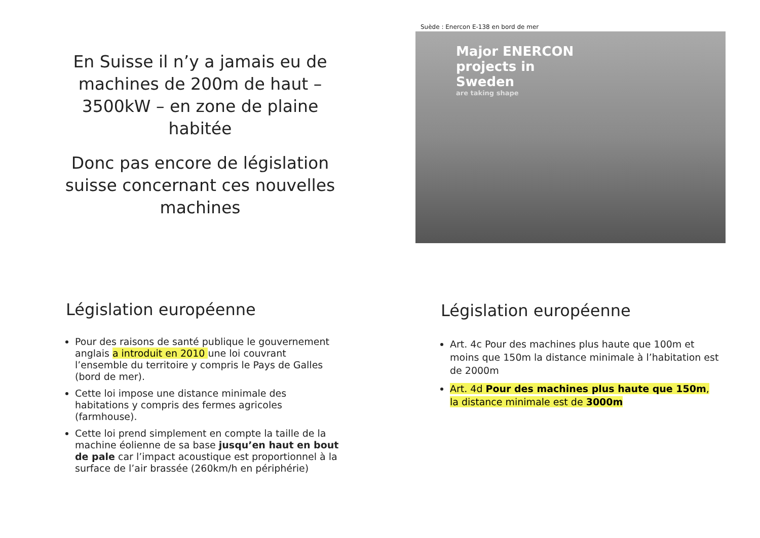En Suisse il n’y a jamais eu de machines de 200m de haut – 3500kW – en zone de plaine habitée
Donc pas encore de législation suisse concernant ces nouvelles machines
Suède : Enercon E-138 en bord de mer
Major ENERCON
projects in
Sweden
are taking shape
Législation européenne
Pour des raisons de santé publique le gouvernement anglais a introduit en 2010 une loi couvrant l’ensemble du territoire y compris le Pays de Galles (bord de mer).
Cette loi impose une distance minimale des habitations y compris des fermes agricoles (farmhouse).
Cette loi prend simplement en compte la taille de la machine éolienne de sa base jusqu’en haut en bout de pale car l’impact acoustique est proportionnel à la surface de l’air brassée (260km/h en périphérie)
Législation européenne
Art. 4c Pour des machines plus haute que 100m et moins que 150m la distance minimale à l’habitation est de 2000m
Art. 4d Pour des machines plus haute que 150m, la distance minimale est de 3000m